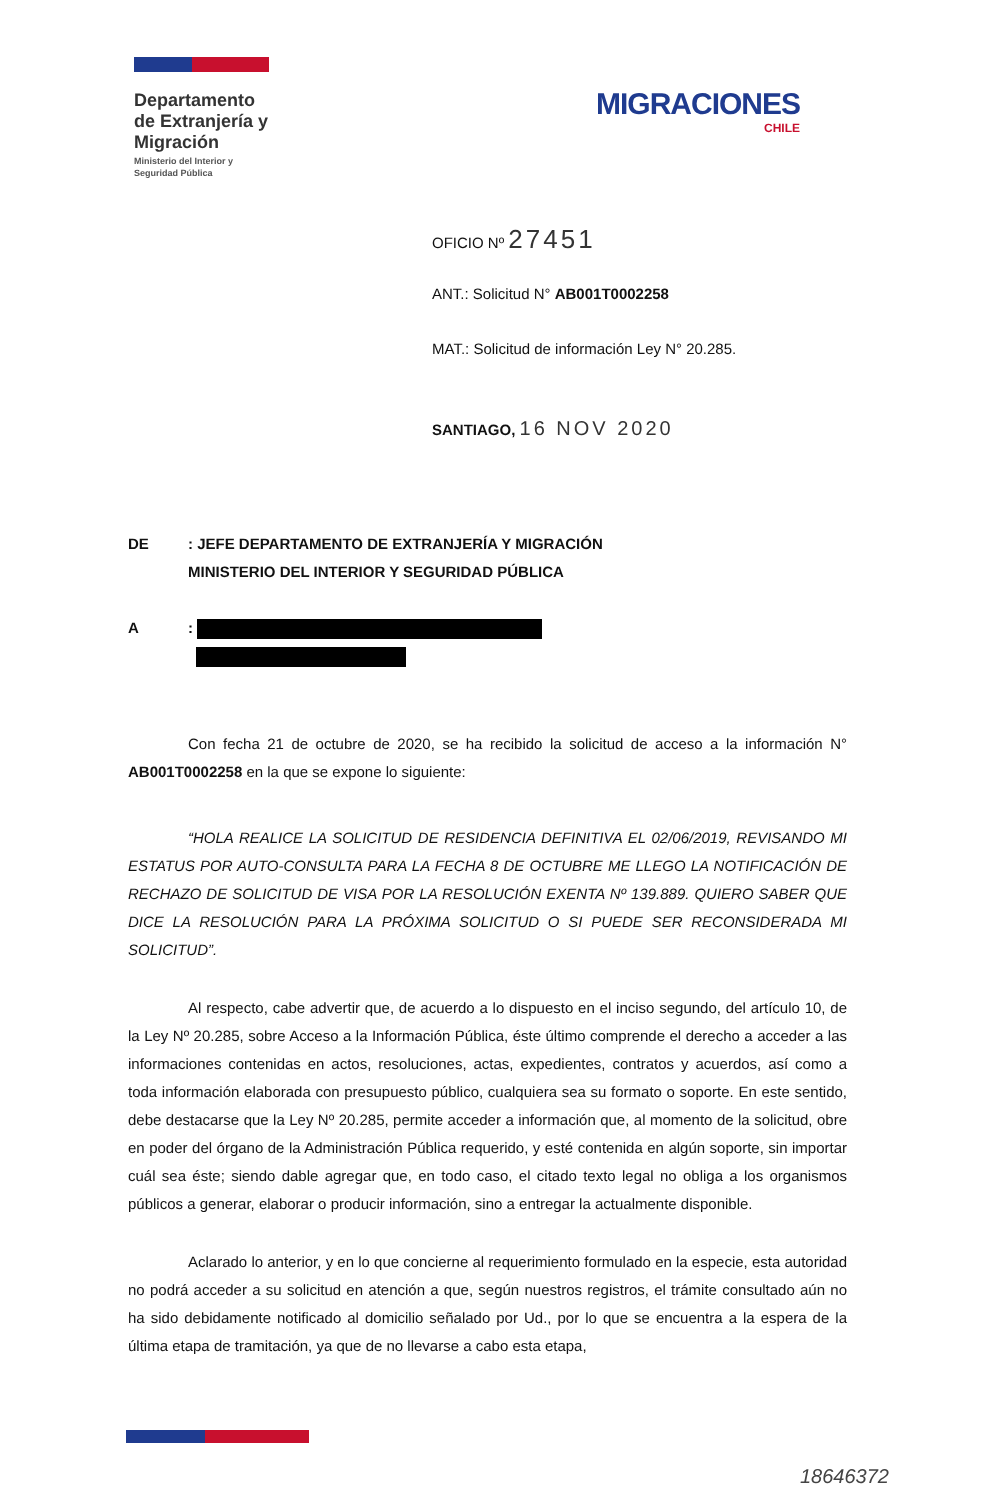Departamento de Extranjería y Migración
Ministerio del Interior y Seguridad Pública
MIGRACIONES
CHILE
OFICIO Nº 27451
ANT.: Solicitud N° AB001T0002258
MAT.: Solicitud de información Ley N° 20.285.
SANTIAGO, 16 NOV 2020
DE: JEFE DEPARTAMENTO DE EXTRANJERÍA Y MIGRACIÓN
MINISTERIO DEL INTERIOR Y SEGURIDAD PÚBLICA
A:
Con fecha 21 de octubre de 2020, se ha recibido la solicitud de acceso a la información N° AB001T0002258 en la que se expone lo siguiente:
“HOLA REALICE LA SOLICITUD DE RESIDENCIA DEFINITIVA EL 02/06/2019, REVISANDO MI ESTATUS POR AUTO-CONSULTA PARA LA FECHA 8 DE OCTUBRE ME LLEGO LA NOTIFICACIÓN DE RECHAZO DE SOLICITUD DE VISA POR LA RESOLUCIÓN EXENTA Nº 139.889. QUIERO SABER QUE DICE LA RESOLUCIÓN PARA LA PRÓXIMA SOLICITUD O SI PUEDE SER RECONSIDERADA MI SOLICITUD”.
Al respecto, cabe advertir que, de acuerdo a lo dispuesto en el inciso segundo, del artículo 10, de la Ley Nº 20.285, sobre Acceso a la Información Pública, éste último comprende el derecho a acceder a las informaciones contenidas en actos, resoluciones, actas, expedientes, contratos y acuerdos, así como a toda información elaborada con presupuesto público, cualquiera sea su formato o soporte. En este sentido, debe destacarse que la Ley Nº 20.285, permite acceder a información que, al momento de la solicitud, obre en poder del órgano de la Administración Pública requerido, y esté contenida en algún soporte, sin importar cuál sea éste; siendo dable agregar que, en todo caso, el citado texto legal no obliga a los organismos públicos a generar, elaborar o producir información, sino a entregar la actualmente disponible.
Aclarado lo anterior, y en lo que concierne al requerimiento formulado en la especie, esta autoridad no podrá acceder a su solicitud en atención a que, según nuestros registros, el trámite consultado aún no ha sido debidamente notificado al domicilio señalado por Ud., por lo que se encuentra a la espera de la última etapa de tramitación, ya que de no llevarse a cabo esta etapa,
18646372